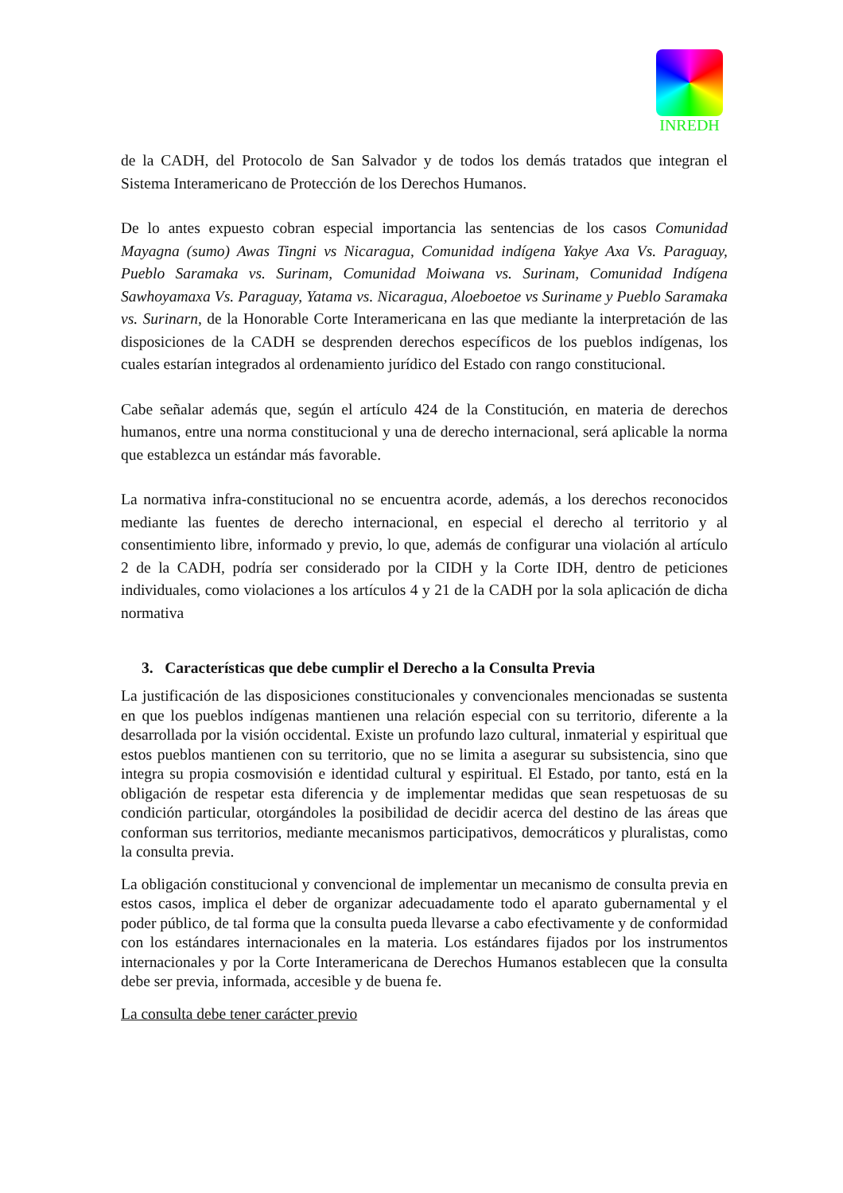INREDH
de la CADH, del Protocolo de San Salvador y de todos los demás tratados que integran el Sistema Interamericano de Protección de los Derechos Humanos.
De lo antes expuesto cobran especial importancia las sentencias de los casos Comunidad Mayagna (sumo) Awas Tingni vs Nicaragua, Comunidad indígena Yakye Axa Vs. Paraguay, Pueblo Saramaka vs. Surinam, Comunidad Moiwana vs. Surinam, Comunidad Indígena Sawhoyamaxa Vs. Paraguay, Yatama vs. Nicaragua, Aloeboetoe vs Suriname y Pueblo Saramaka vs. Surinarn, de la Honorable Corte Interamericana en las que mediante la interpretación de las disposiciones de la CADH se desprenden derechos específicos de los pueblos indígenas, los cuales estarían integrados al ordenamiento jurídico del Estado con rango constitucional.
Cabe señalar además que, según el artículo 424 de la Constitución, en materia de derechos humanos, entre una norma constitucional y una de derecho internacional, será aplicable la norma que establezca un estándar más favorable.
La normativa infra-constitucional no se encuentra acorde, además, a los derechos reconocidos mediante las fuentes de derecho internacional, en especial el derecho al territorio y al consentimiento libre, informado y previo, lo que, además de configurar una violación al artículo 2 de la CADH, podría ser considerado por la CIDH y la Corte IDH, dentro de peticiones individuales, como violaciones a los artículos 4 y 21 de la CADH por la sola aplicación de dicha normativa
3. Características que debe cumplir el Derecho a la Consulta Previa
La justificación de las disposiciones constitucionales y convencionales mencionadas se sustenta en que los pueblos indígenas mantienen una relación especial con su territorio, diferente a la desarrollada por la visión occidental. Existe un profundo lazo cultural, inmaterial y espiritual que estos pueblos mantienen con su territorio, que no se limita a asegurar su subsistencia, sino que integra su propia cosmovisión e identidad cultural y espiritual. El Estado, por tanto, está en la obligación de respetar esta diferencia y de implementar medidas que sean respetuosas de su condición particular, otorgándoles la posibilidad de decidir acerca del destino de las áreas que conforman sus territorios, mediante mecanismos participativos, democráticos y pluralistas, como la consulta previa.
La obligación constitucional y convencional de implementar un mecanismo de consulta previa en estos casos, implica el deber de organizar adecuadamente todo el aparato gubernamental y el poder público, de tal forma que la consulta pueda llevarse a cabo efectivamente y de conformidad con los estándares internacionales en la materia. Los estándares fijados por los instrumentos internacionales y por la Corte Interamericana de Derechos Humanos establecen que la consulta debe ser previa, informada, accesible y de buena fe.
La consulta debe tener carácter previo